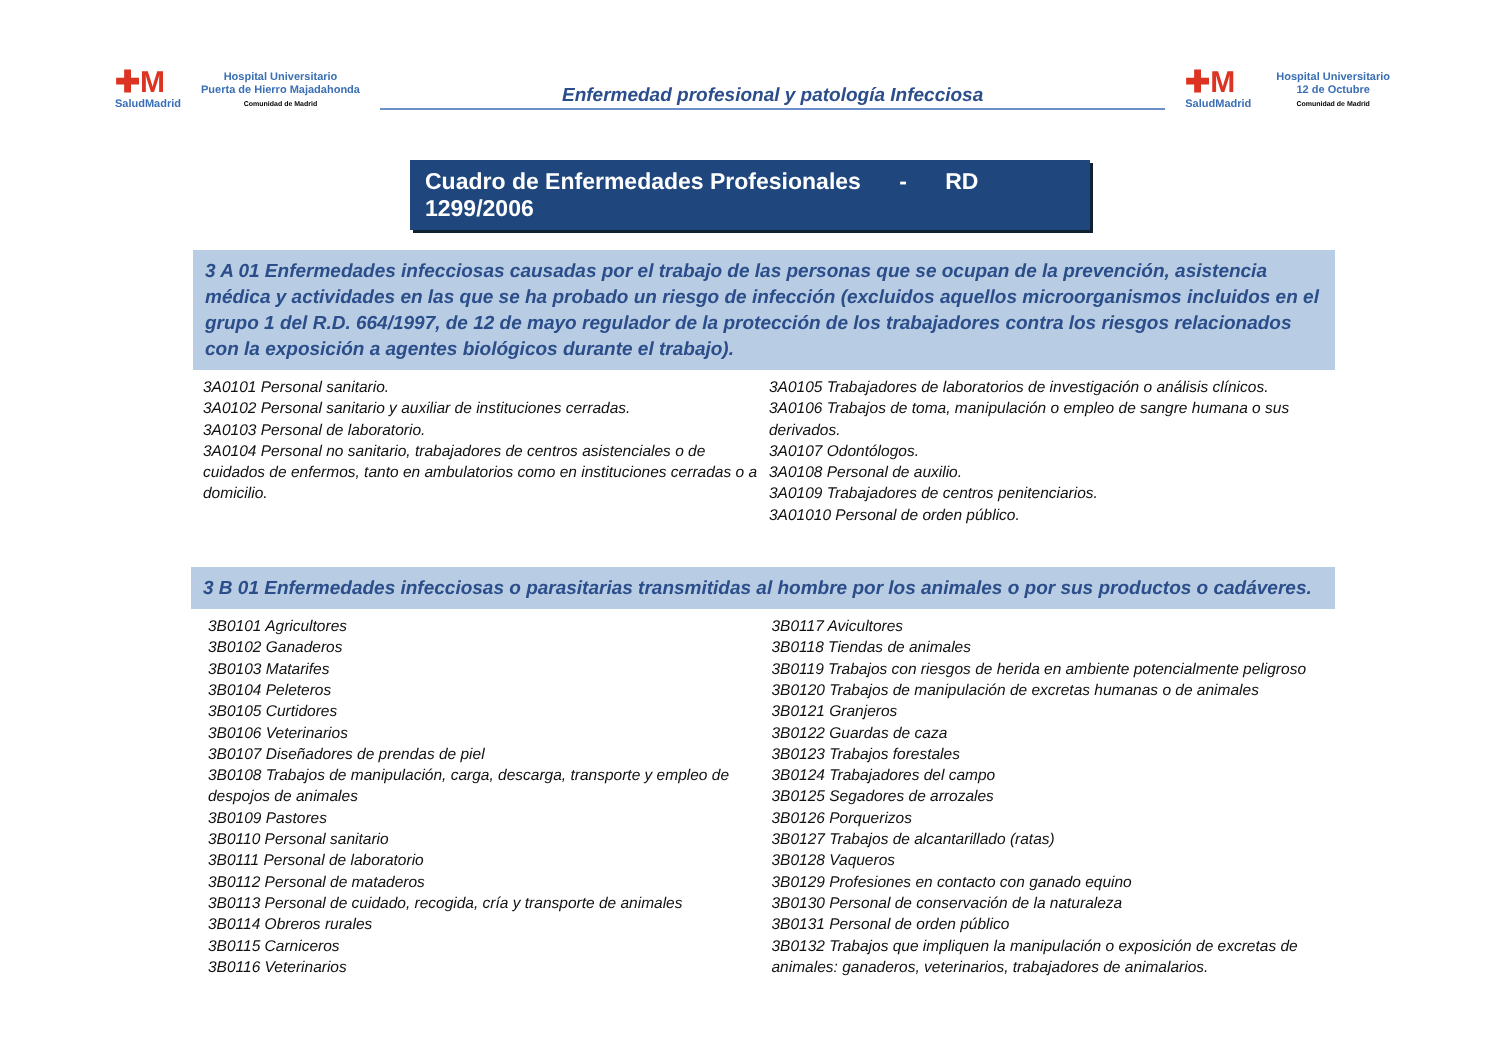✚M
SaludMadrid
Hospital Universitario
Puerta de Hierro Majadahonda
Comunidad de Madrid
Enfermedad profesional y patología Infecciosa
✚M
SaludMadrid
Hospital Universitario
12 de Octubre
Comunidad de Madrid
Cuadro de Enfermedades Profesionales - RD 1299/2006
3 A 01 Enfermedades infecciosas causadas por el trabajo de las personas que se ocupan de la prevención, asistencia médica y actividades en las que se ha probado un riesgo de infección (excluidos aquellos microorganismos incluidos en el grupo 1 del R.D. 664/1997, de 12 de mayo regulador de la protección de los trabajadores contra los riesgos relacionados con la exposición a agentes biológicos durante el trabajo).
3A0101 Personal sanitario.
3A0102 Personal sanitario y auxiliar de instituciones cerradas.
3A0103 Personal de laboratorio.
3A0104 Personal no sanitario, trabajadores de centros asistenciales o de cuidados de enfermos, tanto en ambulatorios como en instituciones cerradas o a domicilio.
3A0105 Trabajadores de laboratorios de investigación o análisis clínicos.
3A0106 Trabajos de toma, manipulación o empleo de sangre humana o sus derivados.
3A0107 Odontólogos.
3A0108 Personal de auxilio.
3A0109 Trabajadores de centros penitenciarios.
3A01010 Personal de orden público.
3 B 01 Enfermedades infecciosas o parasitarias transmitidas al hombre por los animales o por sus productos o cadáveres.
3B0101 Agricultores
3B0102 Ganaderos
3B0103 Matarifes
3B0104 Peleteros
3B0105 Curtidores
3B0106 Veterinarios
3B0107 Diseñadores de prendas de piel
3B0108 Trabajos de manipulación, carga, descarga, transporte y empleo de despojos de animales
3B0109 Pastores
3B0110 Personal sanitario
3B0111 Personal de laboratorio
3B0112 Personal de mataderos
3B0113 Personal de cuidado, recogida, cría y transporte de animales
3B0114 Obreros rurales
3B0115 Carniceros
3B0116 Veterinarios
3B0117 Avicultores
3B0118 Tiendas de animales
3B0119 Trabajos con riesgos de herida en ambiente potencialmente peligroso
3B0120 Trabajos de manipulación de excretas humanas o de animales
3B0121 Granjeros
3B0122 Guardas de caza
3B0123 Trabajos forestales
3B0124 Trabajadores del campo
3B0125 Segadores de arrozales
3B0126 Porquerizos
3B0127 Trabajos de alcantarillado (ratas)
3B0128 Vaqueros
3B0129 Profesiones en contacto con ganado equino
3B0130 Personal de conservación de la naturaleza
3B0131 Personal de orden público
3B0132 Trabajos que impliquen la manipulación o exposición de excretas de animales: ganaderos, veterinarios, trabajadores de animalarios.